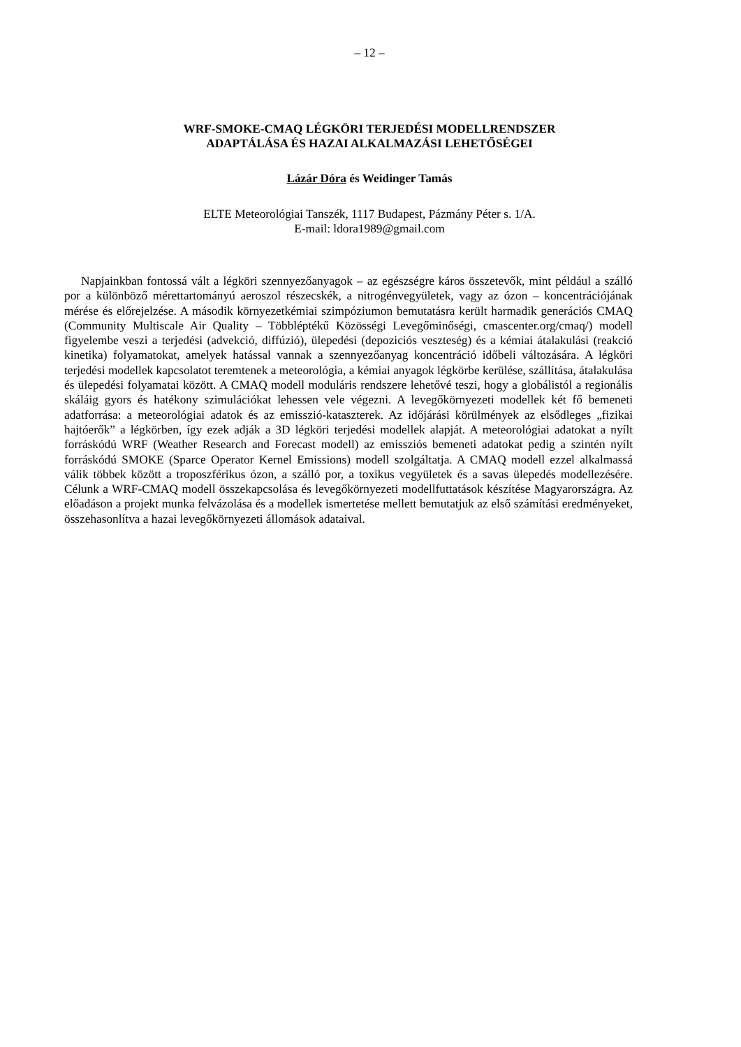– 12 –
WRF-SMOKE-CMAQ LÉGKÖRI TERJEDÉSI MODELLRENDSZER
ADAPTÁLÁSA ÉS HAZAI ALKALMAZÁSI LEHETŐSÉGEI
Lázár Dóra és Weidinger Tamás
ELTE Meteorológiai Tanszék, 1117 Budapest, Pázmány Péter s. 1/A.
E-mail: ldora1989@gmail.com
Napjainkban fontossá vált a légköri szennyezőanyagok – az egészségre káros összetevők, mint például a szálló por a különböző mérettartományú aeroszol részecskék, a nitrogénvegyületek, vagy az ózon – koncentrációjának mérése és előrejelzése. A második környezetkémiai szimpóziumon bemutatásra került harmadik generációs CMAQ (Community Multiscale Air Quality – Többléptékű Közösségi Levegőminőségi, cmascenter.org/cmaq/) modell figyelembe veszi a terjedési (advekció, diffúzió), ülepedési (depoziciós veszteség) és a kémiai átalakulási (reakció kinetika) folyamatokat, amelyek hatással vannak a szennyezőanyag koncentráció időbeli változására. A légköri terjedési modellek kapcsolatot teremtenek a meteorológia, a kémiai anyagok légkörbe kerülése, szállítása, átalakulása és ülepedési folyamatai között. A CMAQ modell moduláris rendszere lehetővé teszi, hogy a globálistól a regionális skáláig gyors és hatékony szimulációkat lehessen vele végezni. A levegőkörnyezeti modellek két fő bemeneti adatforrása: a meteorológiai adatok és az emisszió-kataszterek. Az időjárási körülmények az elsődleges „fizikai hajtóerők” a légkörben, így ezek adják a 3D légköri terjedési modellek alapját. A meteorológiai adatokat a nyílt forráskódú WRF (Weather Research and Forecast modell) az emissziós bemeneti adatokat pedig a szintén nyílt forráskódú SMOKE (Sparce Operator Kernel Emissions) modell szolgáltatja. A CMAQ modell ezzel alkalmassá válik többek között a troposzférikus ózon, a szálló por, a toxikus vegyületek és a savas ülepedés modellezésére. Célunk a WRF-CMAQ modell összekapcsolása és levegőkörnyezeti modellfuttatások készítése Magyarországra. Az előadáson a projekt munka felvázolása és a modellek ismertetése mellett bemutatjuk az első számítási eredményeket, összehasonlítva a hazai levegőkörnyezeti állomások adataival.